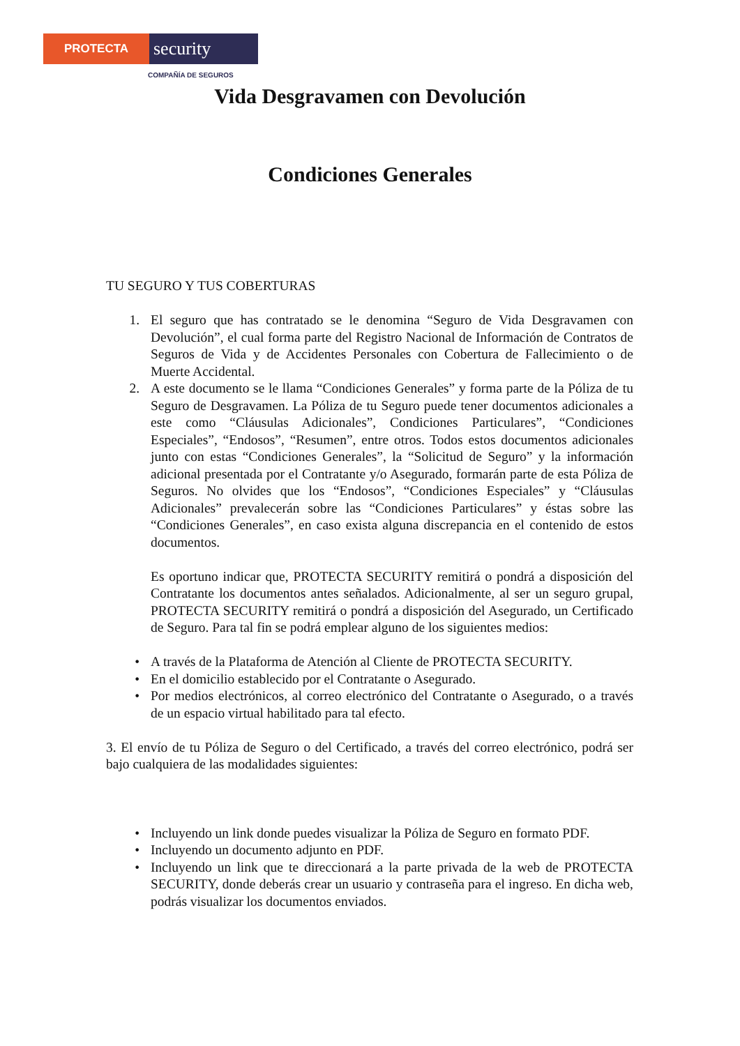PROTECTA
security
COMPAÑÍA DE SEGUROS
Vida Desgravamen con Devolución
Condiciones Generales
TU SEGURO Y TUS COBERTURAS
1. El seguro que has contratado se le denomina “Seguro de Vida Desgravamen con Devolución”, el cual forma parte del Registro Nacional de Información de Contratos de Seguros de Vida y de Accidentes Personales con Cobertura de Fallecimiento o de Muerte Accidental.
2. A este documento se le llama “Condiciones Generales” y forma parte de la Póliza de tu Seguro de Desgravamen. La Póliza de tu Seguro puede tener documentos adicionales a este como “Cláusulas Adicionales”, Condiciones Particulares”, “Condiciones Especiales”, “Endosos”, “Resumen”, entre otros. Todos estos documentos adicionales junto con estas “Condiciones Generales”, la “Solicitud de Seguro” y la información adicional presentada por el Contratante y/o Asegurado, formarán parte de esta Póliza de Seguros. No olvides que los “Endosos”, “Condiciones Especiales” y “Cláusulas Adicionales” prevalecerán sobre las “Condiciones Particulares” y éstas sobre las “Condiciones Generales”, en caso exista alguna discrepancia en el contenido de estos documentos.
Es oportuno indicar que, PROTECTA SECURITY remitirá o pondrá a disposición del Contratante los documentos antes señalados. Adicionalmente, al ser un seguro grupal, PROTECTA SECURITY remitirá o pondrá a disposición del Asegurado, un Certificado de Seguro. Para tal fin se podrá emplear alguno de los siguientes medios:
• A través de la Plataforma de Atención al Cliente de PROTECTA SECURITY.
• En el domicilio establecido por el Contratante o Asegurado.
• Por medios electrónicos, al correo electrónico del Contratante o Asegurado, o a través de un espacio virtual habilitado para tal efecto.
3. El envío de tu Póliza de Seguro o del Certificado, a través del correo electrónico, podrá ser bajo cualquiera de las modalidades siguientes:
• Incluyendo un link donde puedes visualizar la Póliza de Seguro en formato PDF.
• Incluyendo un documento adjunto en PDF.
• Incluyendo un link que te direccionará a la parte privada de la web de PROTECTA SECURITY, donde deberás crear un usuario y contraseña para el ingreso. En dicha web, podrás visualizar los documentos enviados.